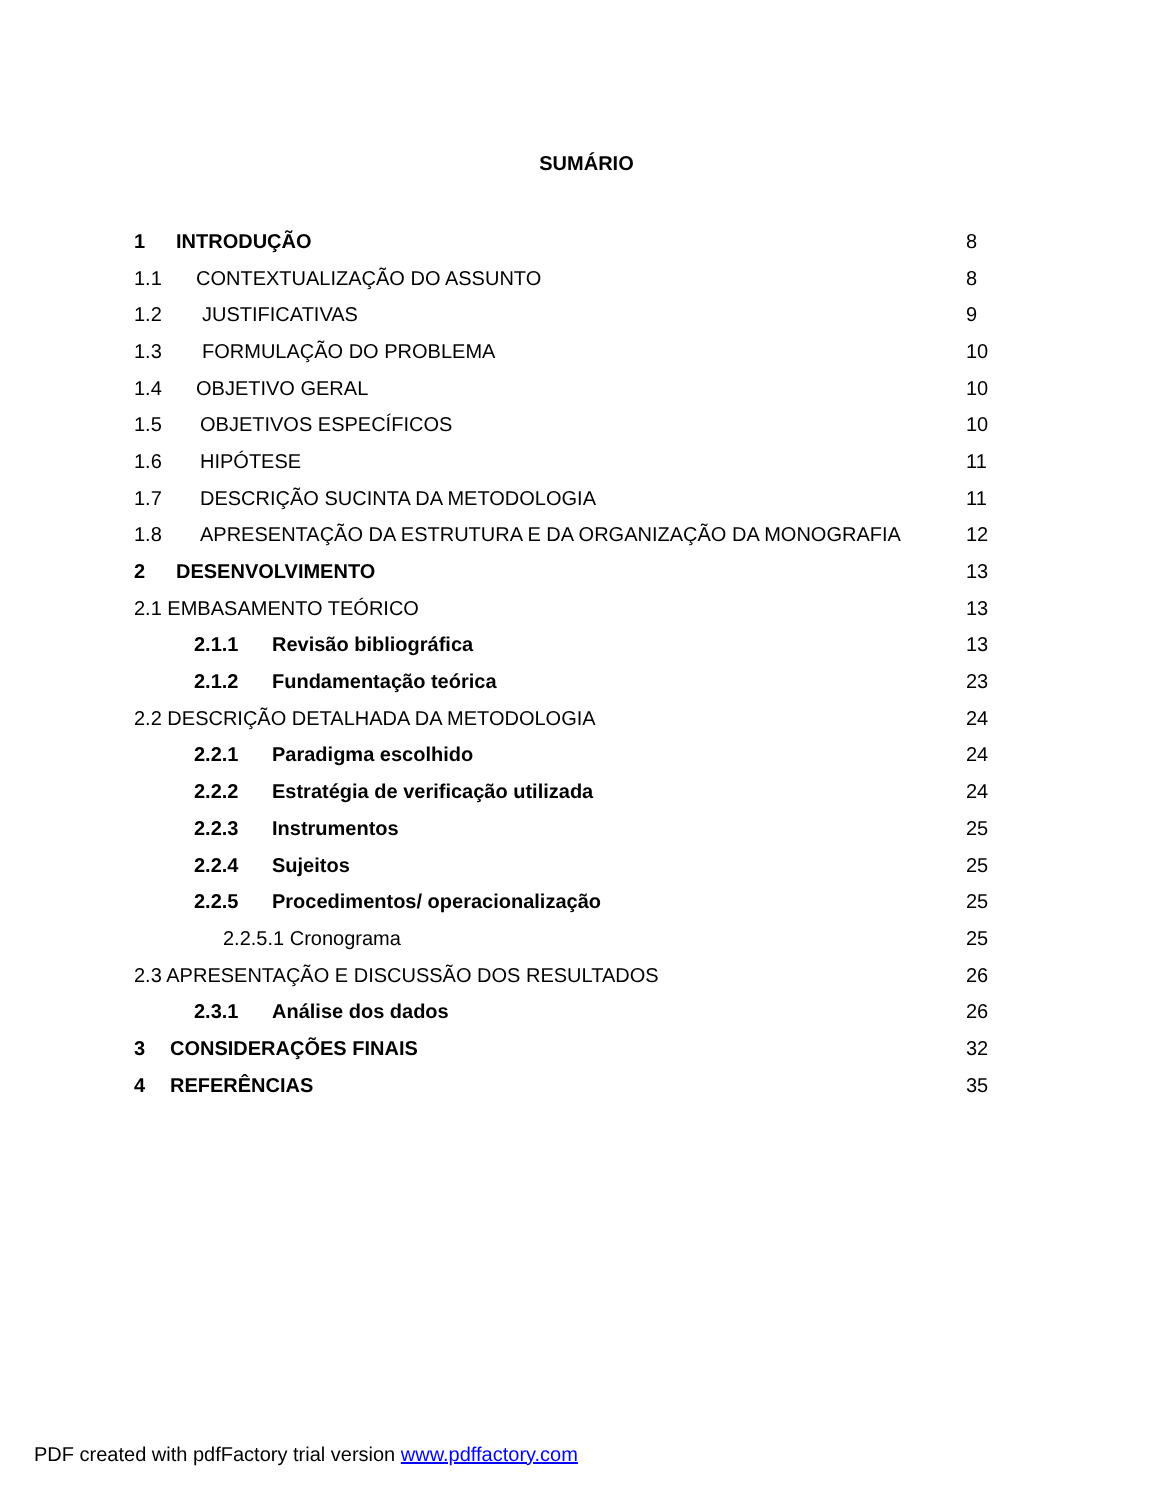SUMÁRIO
1 INTRODUÇÃO 8
1.1 CONTEXTUALIZAÇÃO DO ASSUNTO 8
1.2 JUSTIFICATIVAS 9
1.3 FORMULAÇÃO DO PROBLEMA 10
1.4 OBJETIVO GERAL 10
1.5 OBJETIVOS ESPECÍFICOS 10
1.6 HIPÓTESE 11
1.7 DESCRIÇÃO SUCINTA DA METODOLOGIA 11
1.8 APRESENTAÇÃO DA ESTRUTURA E DA ORGANIZAÇÃO DA MONOGRAFIA 12
2 DESENVOLVIMENTO 13
2.1 EMBASAMENTO TEÓRICO 13
2.1.1 Revisão bibliográfica 13
2.1.2 Fundamentação teórica 23
2.2 DESCRIÇÃO DETALHADA DA METODOLOGIA 24
2.2.1 Paradigma escolhido 24
2.2.2 Estratégia de verificação utilizada 24
2.2.3 Instrumentos 25
2.2.4 Sujeitos 25
2.2.5 Procedimentos/ operacionalização 25
2.2.5.1 Cronograma 25
2.3 APRESENTAÇÃO E DISCUSSÃO DOS RESULTADOS 26
2.3.1 Análise dos dados 26
3 CONSIDERAÇÕES FINAIS 32
4 REFERÊNCIAS 35
PDF created with pdfFactory trial version www.pdffactory.com